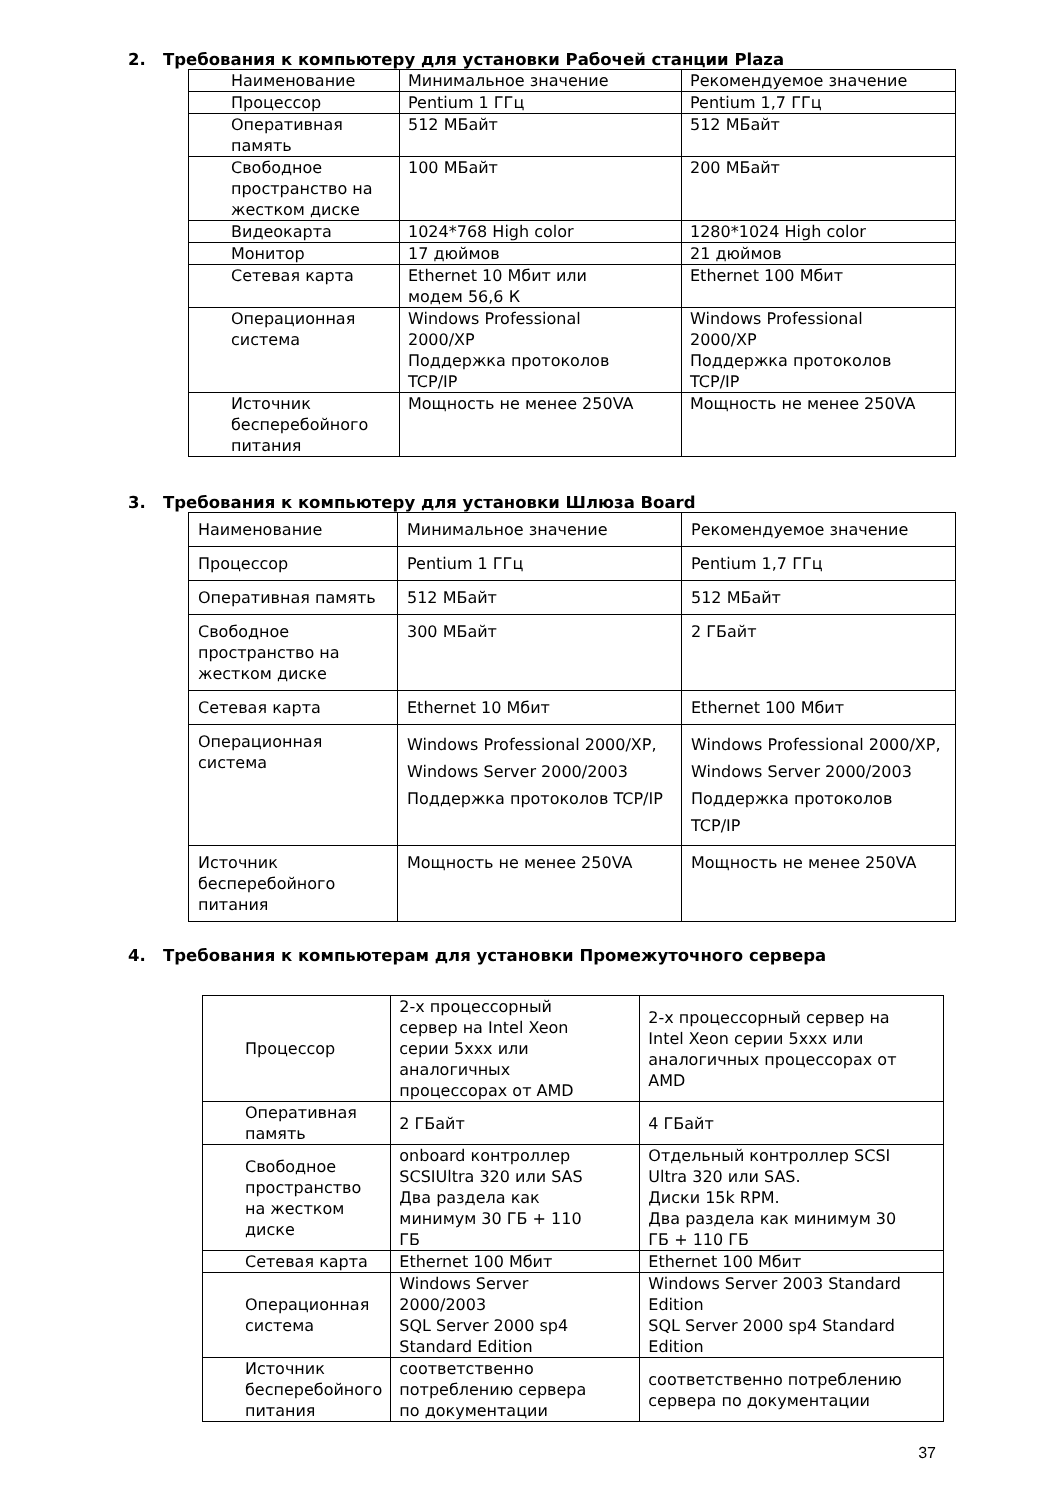2. Требования к компьютеру для установки Рабочей станции Plaza
| Наименование | Минимальное значение | Рекомендуемое значение |
| Процессор | Pentium 1 ГГц | Pentium 1,7 ГГц |
| Оперативная память | 512 МБайт | 512 МБайт |
| Свободное пространство на жестком диске | 100 МБайт | 200 МБайт |
| Видеокарта | 1024*768 High color | 1280*1024 High color |
| Монитор | 17 дюймов | 21 дюймов |
| Сетевая карта | Ethernet 10 Мбит или модем 56,6 К | Ethernet 100 Мбит |
| Операционная система | Windows Professional 2000/XP Поддержка протоколов TCP/IP | Windows Professional 2000/XP Поддержка протоколов TCP/IP |
| Источник бесперебойного питания | Мощность не менее 250VA | Мощность не менее 250VA |
3. Требования к компьютеру для установки Шлюза Board
| Наименование | Минимальное значение | Рекомендуемое значение |
| Процессор | Pentium 1 ГГц | Pentium 1,7 ГГц |
| Оперативная память | 512 МБайт | 512 МБайт |
| Свободное пространство на жестком диске | 300 МБайт | 2 ГБайт |
| Сетевая карта | Ethernet 10 Мбит | Ethernet 100 Мбит |
| Операционная система | Windows Professional 2000/XP, Windows Server 2000/2003 Поддержка протоколов TCP/IP | Windows Professional 2000/XP, Windows Server 2000/2003 Поддержка протоколов TCP/IP |
| Источник бесперебойного питания | Мощность не менее 250VA | Мощность не менее 250VA |
4. Требования к компьютерам для установки Промежуточного сервера
| Процессор | 2-х процессорный сервер на Intel Xeon серии 5xxx или аналогичных процессорах от AMD | 2-х процессорный сервер на Intel Xeon серии 5xxx или аналогичных процессорах от AMD |
| Оперативная память | 2 ГБайт | 4 ГБайт |
| Свободное пространство на жестком диске | onboard контроллер SCSIUltra 320 или SAS Два раздела как минимум 30 ГБ + 110 ГБ | Отдельный контроллер SCSI Ultra 320 или SAS. Диски 15k RPM. Два раздела как минимум 30 ГБ + 110 ГБ |
| Сетевая карта | Ethernet 100 Мбит | Ethernet 100 Мбит |
| Операционная система | Windows Server 2000/2003 SQL Server 2000 sp4 Standard Edition | Windows Server 2003 Standard Edition SQL Server 2000 sp4 Standard Edition |
| Источник бесперебойного питания | соответственно потреблению сервера по документации | соответственно потреблению сервера по документации |
37